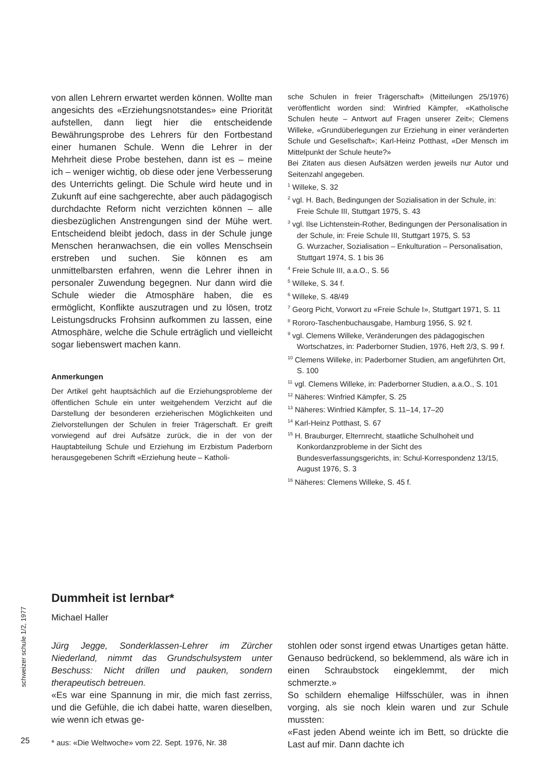von allen Lehrern erwartet werden können. Wollte man angesichts des «Erziehungsnotstandes» eine Priorität aufstellen, dann liegt hier die entscheidende Bewährungsprobe des Lehrers für den Fortbestand einer humanen Schule. Wenn die Lehrer in der Mehrheit diese Probe bestehen, dann ist es – meine ich – weniger wichtig, ob diese oder jene Verbesserung des Unterrichts gelingt. Die Schule wird heute und in Zukunft auf eine sachgerechte, aber auch pädagogisch durchdachte Reform nicht verzichten können – alle diesbezüglichen Anstrengungen sind der Mühe wert. Entscheidend bleibt jedoch, dass in der Schule junge Menschen heranwachsen, die ein volles Menschsein erstreben und suchen. Sie können es am unmittelbarsten erfahren, wenn die Lehrer ihnen in personaler Zuwendung begegnen. Nur dann wird die Schule wieder die Atmosphäre haben, die es ermöglicht, Konflikte auszutragen und zu lösen, trotz Leistungsdrucks Frohsinn aufkommen zu lassen, eine Atmosphäre, welche die Schule erträglich und vielleicht sogar liebenswert machen kann.
Anmerkungen
Der Artikel geht hauptsächlich auf die Erziehungsprobleme der öffentlichen Schule ein unter weitgehendem Verzicht auf die Darstellung der besonderen erzieherischen Möglichkeiten und Zielvorstellungen der Schulen in freier Trägerschaft. Er greift vorwiegend auf drei Aufsätze zurück, die in der von der Hauptabteilung Schule und Erziehung im Erzbistum Paderborn herausgegebenen Schrift «Erziehung heute – Katholi-
sche Schulen in freier Trägerschaft» (Mitteilungen 25/1976) veröffentlicht worden sind: Winfried Kämpfer, «Katholische Schulen heute – Antwort auf Fragen unserer Zeit»; Clemens Willeke, «Grundüberlegungen zur Erziehung in einer veränderten Schule und Gesellschaft»; Karl-Heinz Potthast, «Der Mensch im Mittelpunkt der Schule heute?»
Bei Zitaten aus diesen Aufsätzen werden jeweils nur Autor und Seitenzahl angegeben.
<sup>1</sup> Willeke, S. 32
<sup>2</sup> vgl. H. Bach, Bedingungen der Sozialisation in der Schule, in: Freie Schule III, Stuttgart 1975, S. 43
<sup>3</sup> vgl. Ilse Lichtenstein-Rother, Bedingungen der Personalisation in der Schule, in: Freie Schule III, Stuttgart 1975, S. 53
G. Wurzacher, Sozialisation – Enkulturation – Personalisation, Stuttgart 1974, S. 1 bis 36
<sup>4</sup> Freie Schule III, a.a.O., S. 56
<sup>5</sup> Willeke, S. 34 f.
<sup>6</sup> Willeke, S. 48/49
<sup>7</sup> Georg Picht, Vorwort zu «Freie Schule I», Stuttgart 1971, S. 11
<sup>8</sup> Rororo-Taschenbuchausgabe, Hamburg 1956, S. 92 f.
<sup>9</sup> vgl. Clemens Willeke, Veränderungen des pädagogischen Wortschatzes, in: Paderborner Studien, 1976, Heft 2/3, S. 99 f.
<sup>10</sup> Clemens Willeke, in: Paderborner Studien, am angeführten Ort, S. 100
<sup>11</sup> vgl. Clemens Willeke, in: Paderborner Studien, a.a.O., S. 101
<sup>12</sup> Näheres: Winfried Kämpfer, S. 25
<sup>13</sup> Näheres: Winfried Kämpfer, S. 11–14, 17–20
<sup>14</sup> Karl-Heinz Potthast, S. 67
<sup>15</sup> H. Brauburger, Elternrecht, staatliche Schulhoheit und Konkordanzprobleme in der Sicht des Bundesverfassungsgerichts, in: Schul-Korrespondenz 13/15, August 1976, S. 3
<sup>16</sup> Näheres: Clemens Willeke, S. 45 f.
schweizer schule 1/2, 1977
Dummheit ist lernbar*
Michael Haller
Jürg Jegge, Sonderklassen-Lehrer im Zürcher Niederland, nimmt das Grundschulsystem unter Beschuss: Nicht drillen und pauken, sondern therapeutisch betreuen.
«Es war eine Spannung in mir, die mich fast zerriss, und die Gefühle, die ich dabei hatte, waren dieselben, wie wenn ich etwas ge-
* aus: «Die Weltwoche» vom 22. Sept. 1976, Nr. 38
stohlen oder sonst irgend etwas Unartiges getan hätte. Genauso bedrückend, so beklemmend, als wäre ich in einen Schraubstock eingeklemmt, der mich schmerzte.»
So schildern ehemalige Hilfsschüler, was in ihnen vorging, als sie noch klein waren und zur Schule mussten:
«Fast jeden Abend weinte ich im Bett, so drückte die Last auf mir. Dann dachte ich
25